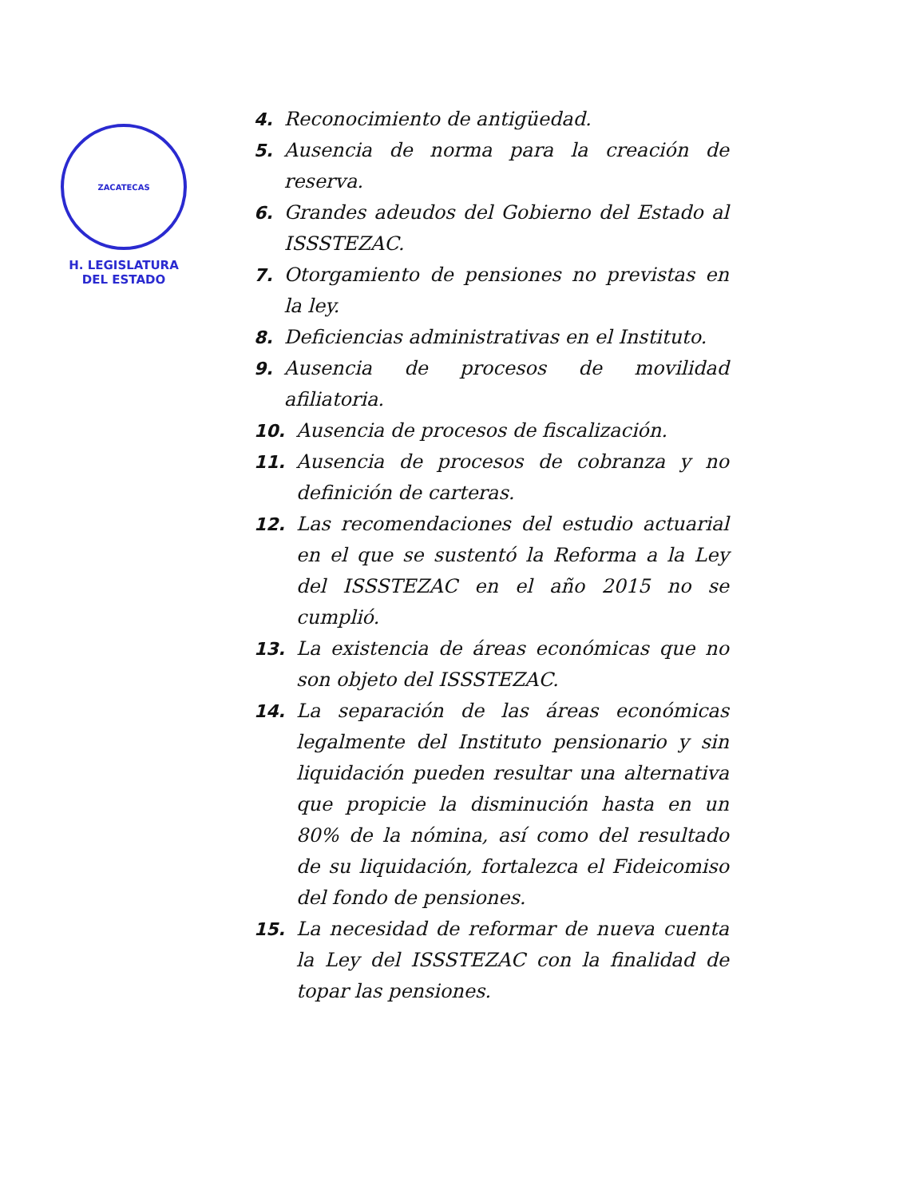ZACATECAS
H. LEGISLATURA
DEL ESTADO
4. Reconocimiento de antigüedad.
5. Ausencia de norma para la creación de reserva.
6. Grandes adeudos del Gobierno del Estado al ISSSTEZAC.
7. Otorgamiento de pensiones no previstas en la ley.
8. Deficiencias administrativas en el Instituto.
9. Ausencia de procesos de movilidad afiliatoria.
10. Ausencia de procesos de fiscalización.
11. Ausencia de procesos de cobranza y no definición de carteras.
12. Las recomendaciones del estudio actuarial en el que se sustentó la Reforma a la Ley del ISSSTEZAC en el año 2015 no se cumplió.
13. La existencia de áreas económicas que no son objeto del ISSSTEZAC.
14. La separación de las áreas económicas legalmente del Instituto pensionario y sin liquidación pueden resultar una alternativa que propicie la disminución hasta en un 80% de la nómina, así como del resultado de su liquidación, fortalezca el Fideicomiso del fondo de pensiones.
15. La necesidad de reformar de nueva cuenta la Ley del ISSSTEZAC con la finalidad de topar las pensiones.